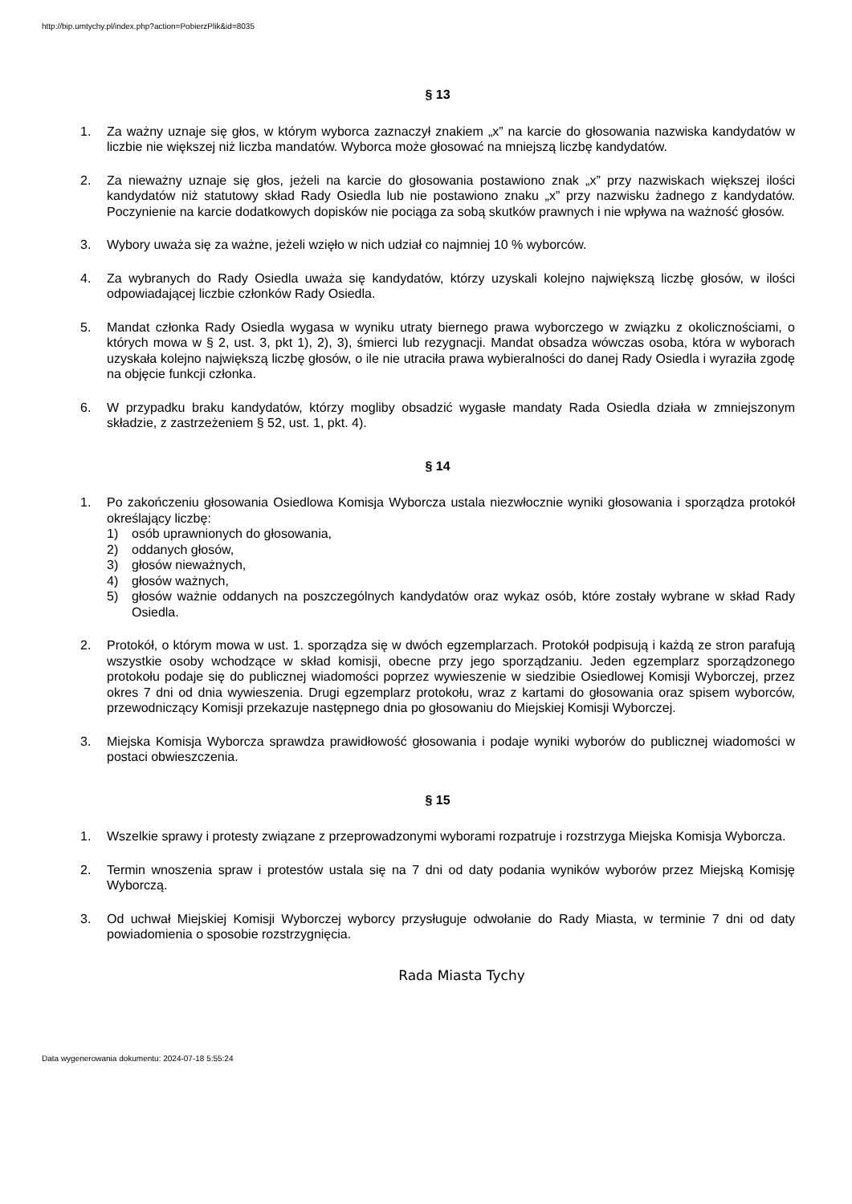http://bip.umtychy.pl/index.php?action=PobierzPlik&id=8035
§ 13
1. Za ważny uznaje się głos, w którym wyborca zaznaczył znakiem „x” na karcie do głosowania nazwiska kandydatów w liczbie nie większej niż liczba mandatów. Wyborca może głosować na mniejszą liczbę kandydatów.
2. Za nieważny uznaje się głos, jeżeli na karcie do głosowania postawiono znak „x” przy nazwiskach większej ilości kandydatów niż statutowy skład Rady Osiedla lub nie postawiono znaku „x” przy nazwisku żadnego z kandydatów. Poczynienie na karcie dodatkowych dopisków nie pociąga za sobą skutków prawnych i nie wpływa na ważność głosów.
3. Wybory uważa się za ważne, jeżeli wzięło w nich udział co najmniej 10 % wyborców.
4. Za wybranych do Rady Osiedla uważa się kandydatów, którzy uzyskali kolejno największą liczbę głosów, w ilości odpowiadającej liczbie członków Rady Osiedla.
5. Mandat członka Rady Osiedla wygasa w wyniku utraty biernego prawa wyborczego w związku z okolicznościami, o których mowa w § 2, ust. 3, pkt 1), 2), 3), śmierci lub rezygnacji. Mandat obsadza wówczas osoba, która w wyborach uzyskała kolejno największą liczbę głosów, o ile nie utraciła prawa wybieralności do danej Rady Osiedla i wyraziła zgodę na objęcie funkcji członka.
6. W przypadku braku kandydatów, którzy mogliby obsadzić wygasłe mandaty Rada Osiedla działa w zmniejszonym składzie, z zastrzeżeniem § 52, ust. 1, pkt. 4).
§ 14
1. Po zakończeniu głosowania Osiedlowa Komisja Wyborcza ustala niezwłocznie wyniki głosowania i sporządza protokół określający liczbę:
1) osób uprawnionych do głosowania,
2) oddanych głosów,
3) głosów nieważnych,
4) głosów ważnych,
5) głosów ważnie oddanych na poszczególnych kandydatów oraz wykaz osób, które zostały wybrane w skład Rady Osiedla.
2. Protokół, o którym mowa w ust. 1. sporządza się w dwóch egzemplarzach. Protokół podpisują i każdą ze stron parafują wszystkie osoby wchodzące w skład komisji, obecne przy jego sporządzaniu. Jeden egzemplarz sporządzonego protokołu podaje się do publicznej wiadomości poprzez wywieszenie w siedzibie Osiedlowej Komisji Wyborczej, przez okres 7 dni od dnia wywieszenia. Drugi egzemplarz protokołu, wraz z kartami do głosowania oraz spisem wyborców, przewodniczący Komisji przekazuje następnego dnia po głosowaniu do Miejskiej Komisji Wyborczej.
3. Miejska Komisja Wyborcza sprawdza prawidłowość głosowania i podaje wyniki wyborów do publicznej wiadomości w postaci obwieszczenia.
§ 15
1. Wszelkie sprawy i protesty związane z przeprowadzonymi wyborami rozpatruje i rozstrzyga Miejska Komisja Wyborcza.
2. Termin wnoszenia spraw i protestów ustala się na 7 dni od daty podania wyników wyborów przez Miejską Komisję Wyborczą.
3. Od uchwał Miejskiej Komisji Wyborczej wyborcy przysługuje odwołanie do Rady Miasta, w terminie 7 dni od daty powiadomienia o sposobie rozstrzygnięcia.
Rada Miasta Tychy
Data wygenerowania dokumentu: 2024-07-18 5:55:24